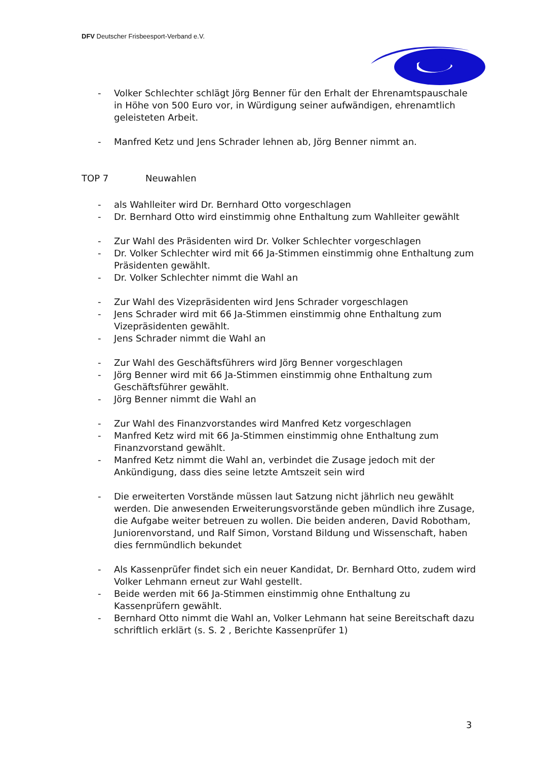DFV Deutscher Frisbeesport-Verband e.V.
- Volker Schlechter schlägt Jörg Benner für den Erhalt der Ehrenamtspauschale in Höhe von 500 Euro vor, in Würdigung seiner aufwändigen, ehrenamtlich geleisteten Arbeit.
- Manfred Ketz und Jens Schrader lehnen ab, Jörg Benner nimmt an.
TOP 7 Neuwahlen
- als Wahlleiter wird Dr. Bernhard Otto vorgeschlagen
- Dr. Bernhard Otto wird einstimmig ohne Enthaltung zum Wahlleiter gewählt
- Zur Wahl des Präsidenten wird Dr. Volker Schlechter vorgeschlagen
- Dr. Volker Schlechter wird mit 66 Ja-Stimmen einstimmig ohne Enthaltung zum Präsidenten gewählt.
- Dr. Volker Schlechter nimmt die Wahl an
- Zur Wahl des Vizepräsidenten wird Jens Schrader vorgeschlagen
- Jens Schrader wird mit 66 Ja-Stimmen einstimmig ohne Enthaltung zum Vizepräsidenten gewählt.
- Jens Schrader nimmt die Wahl an
- Zur Wahl des Geschäftsführers wird Jörg Benner vorgeschlagen
- Jörg Benner wird mit 66 Ja-Stimmen einstimmig ohne Enthaltung zum Geschäftsführer gewählt.
- Jörg Benner nimmt die Wahl an
- Zur Wahl des Finanzvorstandes wird Manfred Ketz vorgeschlagen
- Manfred Ketz wird mit 66 Ja-Stimmen einstimmig ohne Enthaltung zum Finanzvorstand gewählt.
- Manfred Ketz nimmt die Wahl an, verbindet die Zusage jedoch mit der Ankündigung, dass dies seine letzte Amtszeit sein wird
- Die erweiterten Vorstände müssen laut Satzung nicht jährlich neu gewählt werden. Die anwesenden Erweiterungsvorstände geben mündlich ihre Zusage, die Aufgabe weiter betreuen zu wollen. Die beiden anderen, David Robotham, Juniorenvorstand, und Ralf Simon, Vorstand Bildung und Wissenschaft, haben dies fernmündlich bekundet
- Als Kassenprüfer findet sich ein neuer Kandidat, Dr. Bernhard Otto, zudem wird Volker Lehmann erneut zur Wahl gestellt.
- Beide werden mit 66 Ja-Stimmen einstimmig ohne Enthaltung zu Kassenprüfern gewählt.
- Bernhard Otto nimmt die Wahl an, Volker Lehmann hat seine Bereitschaft dazu schriftlich erklärt (s. S. 2 , Berichte Kassenprüfer 1)
3